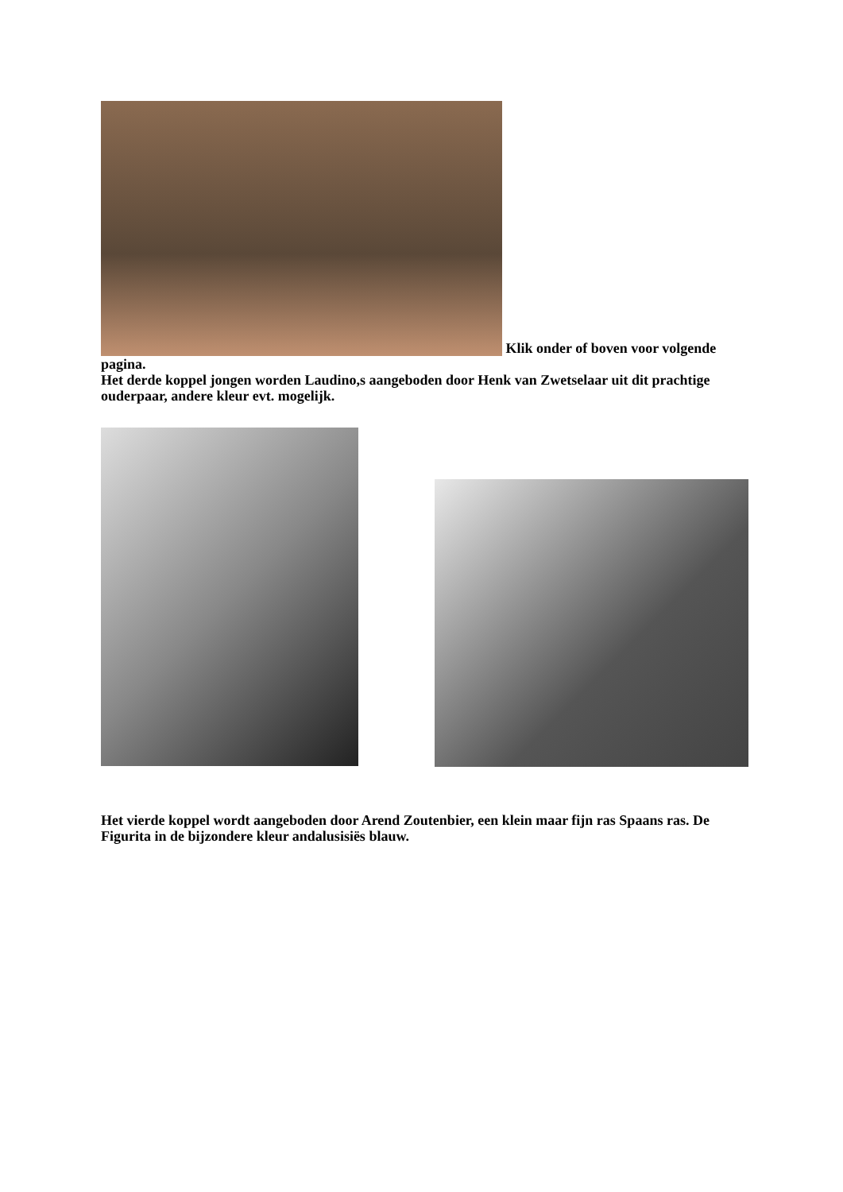Klik onder of boven voor volgende pagina.
Het derde koppel jongen worden Laudino,s aangeboden door Henk van Zwetselaar uit dit prachtige ouderpaar, andere kleur evt. mogelijk.
Het vierde koppel wordt aangeboden door Arend Zoutenbier, een klein maar fijn ras Spaans ras. De Figurita in de bijzondere kleur andalusisiës blauw.